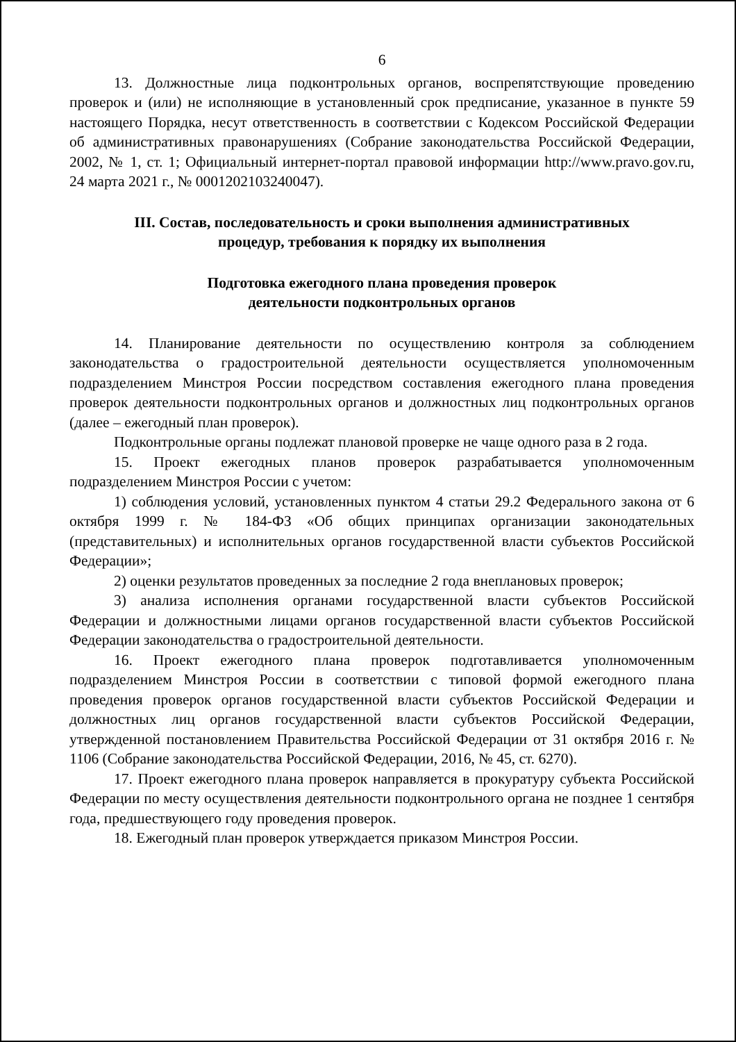6
13. Должностные лица подконтрольных органов, воспрепятствующие проведению проверок и (или) не исполняющие в установленный срок предписание, указанное в пункте 59 настоящего Порядка, несут ответственность в соответствии с Кодексом Российской Федерации об административных правонарушениях (Собрание законодательства Российской Федерации, 2002, № 1, ст. 1; Официальный интернет-портал правовой информации http://www.pravo.gov.ru, 24 марта 2021 г., № 0001202103240047).
III. Состав, последовательность и сроки выполнения административных
процедур, требования к порядку их выполнения
Подготовка ежегодного плана проведения проверок
деятельности подконтрольных органов
14. Планирование деятельности по осуществлению контроля за соблюдением законодательства о градостроительной деятельности осуществляется уполномоченным подразделением Минстроя России посредством составления ежегодного плана проведения проверок деятельности подконтрольных органов и должностных лиц подконтрольных органов (далее – ежегодный план проверок).
Подконтрольные органы подлежат плановой проверке не чаще одного раза в 2 года.
15. Проект ежегодных планов проверок разрабатывается уполномоченным подразделением Минстроя России с учетом:
1) соблюдения условий, установленных пунктом 4 статьи 29.2 Федерального закона от 6 октября 1999 г. № 184-ФЗ «Об общих принципах организации законодательных (представительных) и исполнительных органов государственной власти субъектов Российской Федерации»;
2) оценки результатов проведенных за последние 2 года внеплановых проверок;
3) анализа исполнения органами государственной власти субъектов Российской Федерации и должностными лицами органов государственной власти субъектов Российской Федерации законодательства о градостроительной деятельности.
16. Проект ежегодного плана проверок подготавливается уполномоченным подразделением Минстроя России в соответствии с типовой формой ежегодного плана проведения проверок органов государственной власти субъектов Российской Федерации и должностных лиц органов государственной власти субъектов Российской Федерации, утвержденной постановлением Правительства Российской Федерации от 31 октября 2016 г. № 1106 (Собрание законодательства Российской Федерации, 2016, № 45, ст. 6270).
17. Проект ежегодного плана проверок направляется в прокуратуру субъекта Российской Федерации по месту осуществления деятельности подконтрольного органа не позднее 1 сентября года, предшествующего году проведения проверок.
18. Ежегодный план проверок утверждается приказом Минстроя России.